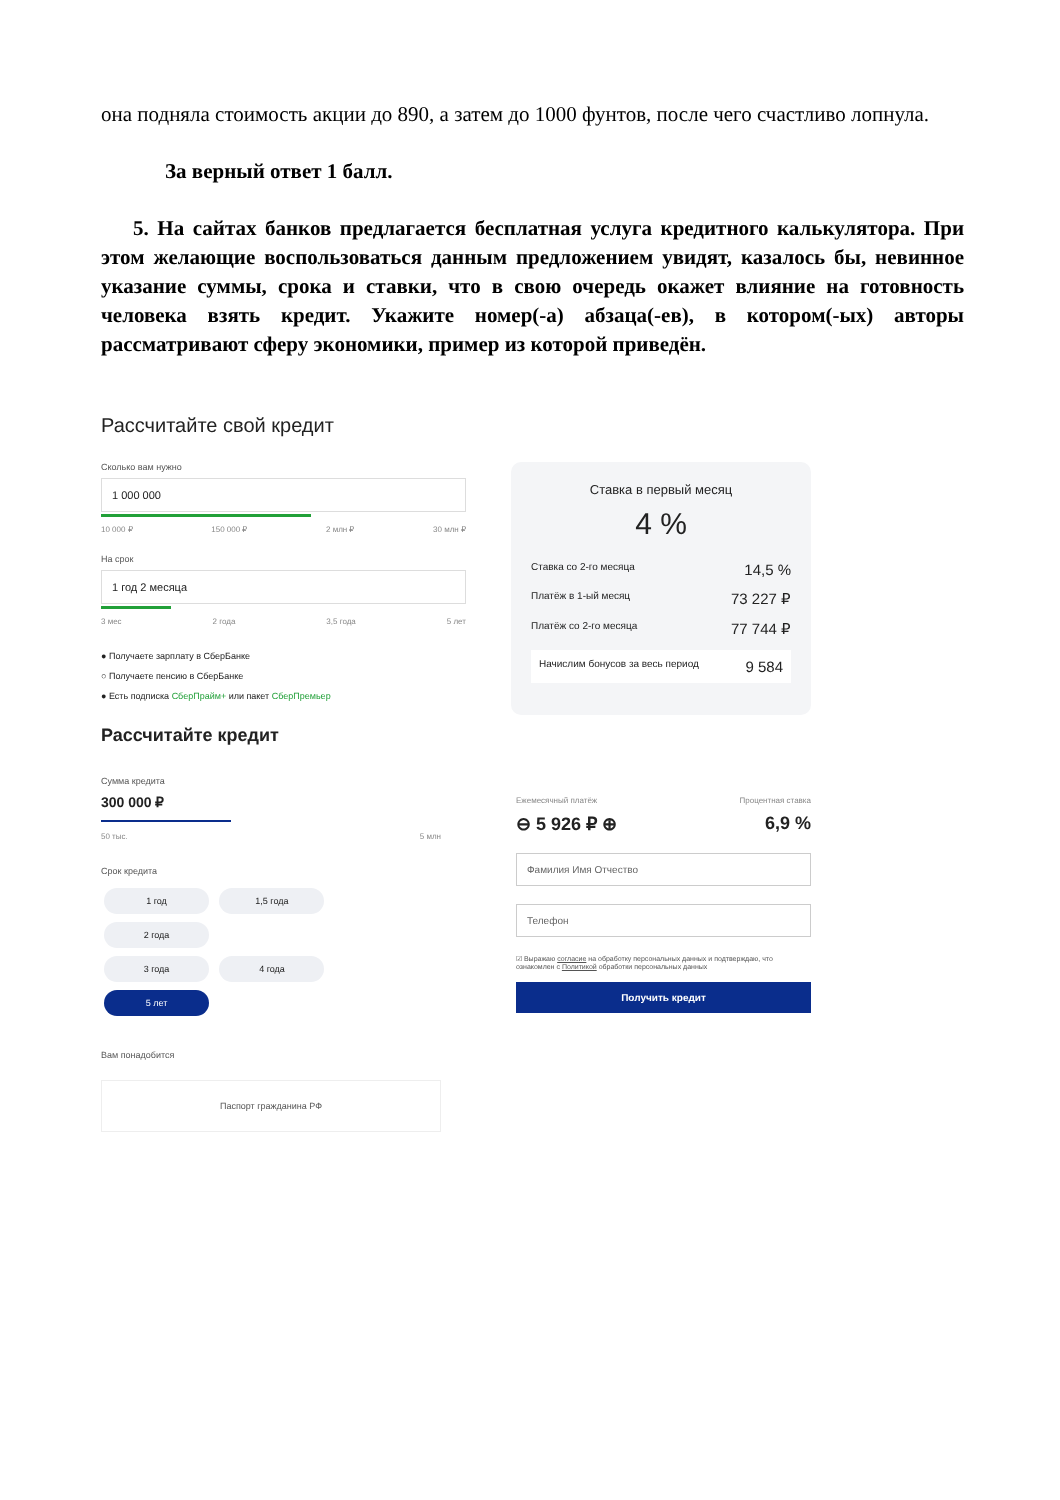она подняла стоимость акции до 890, а затем до 1000 фунтов, после чего счастливо лопнула.
За верный ответ 1 балл.
5. На сайтах банков предлагается бесплатная услуга кредитного калькулятора. При этом желающие воспользоваться данным предложением увидят, казалось бы, невинное указание суммы, срока и ставки, что в свою очередь окажет влияние на готовность человека взять кредит. Укажите номер(-а) абзаца(-ев), в котором(-ых) авторы рассматривают сферу экономики, пример из которой приведён.
Рассчитайте свой кредит
Сколько вам нужно
1 000 000
10 000 ₽ 150 000 ₽ 2 млн ₽ 30 млн ₽
На срок
1 год 2 месяца
3 мес 2 года 3,5 года 5 лет
● Получаете зарплату в СберБанке
○ Получаете пенсию в СберБанке
● Есть подписка СберПрайм+ или пакет СберПремьер
Ставка в первый месяц
4 %
Ставка со 2-го месяца 14,5 %
Платёж в 1-ый месяц 73 227 ₽
Платёж со 2-го месяца 77 744 ₽
Начислим бонусов за весь период 9 584
Рассчитайте кредит
Сумма кредита
300 000 ₽
50 тыс. 5 млн
Срок кредита
1 год 1,5 года 2 года
3 года 4 года 5 лет
Вам понадобится
Паспорт гражданина РФ
Ежемесячный платёж Процентная ставка
⊖ 5 926 ₽ ⊕ 6,9 %
Фамилия Имя Отчество
Телефон
☑ Выражаю согласие на обработку персональных данных и подтверждаю, что ознакомлен с Политикой обработки персональных данных
Получить кредит